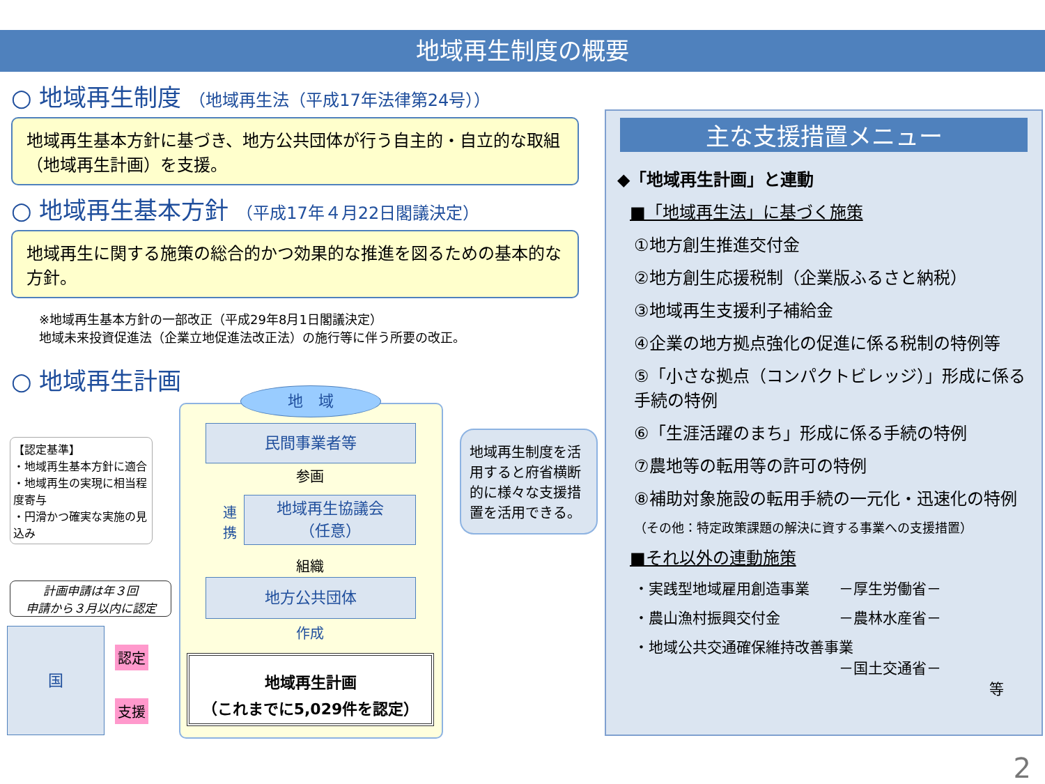地域再生制度の概要
○ 地域再生制度 （地域再生法（平成17年法律第24号））
地域再生基本方針に基づき、地方公共団体が行う自主的・自立的な取組（地域再生計画）を支援。
○ 地域再生基本方針 （平成17年４月22日閣議決定）
地域再生に関する施策の総合的かつ効果的な推進を図るための基本的な方針。
※地域再生基本方針の一部改正（平成29年8月1日閣議決定）
地域未来投資促進法（企業立地促進法改正法）の施行等に伴う所要の改正。
○ 地域再生計画
【認定基準】
・地域再生基本方針に適合
・地域再生の実現に相当程度寄与
・円滑かつ確実な実施の見込み
計画申請は年３回
申請から３月以内に認定
国
認定
支援
地　域
民間事業者等
参画
連携
地域再生協議会
（任意）
組織
地方公共団体
作成
地域再生計画
（これまでに5,029件を認定）
地域再生制度を活用すると府省横断的に様々な支援措置を活用できる。
主な支援措置メニュー
◆「地域再生計画」と連動
■「地域再生法」に基づく施策
①地方創生推進交付金
②地方創生応援税制（企業版ふるさと納税）
③地域再生支援利子補給金
④企業の地方拠点強化の促進に係る税制の特例等
⑤「小さな拠点（コンパクトビレッジ）」形成に係る手続の特例
⑥「生涯活躍のまち」形成に係る手続の特例
⑦農地等の転用等の許可の特例
⑧補助対象施設の転用手続の一元化・迅速化の特例
（その他：特定政策課題の解決に資する事業への支援措置）
■それ以外の連動施策
・実践型地域雇用創造事業　　－厚生労働省－
・農山漁村振興交付金　　　　－農林水産省－
・地域公共交通確保維持改善事業
　　　　　　　　　　　　　　－国土交通省－
等
2